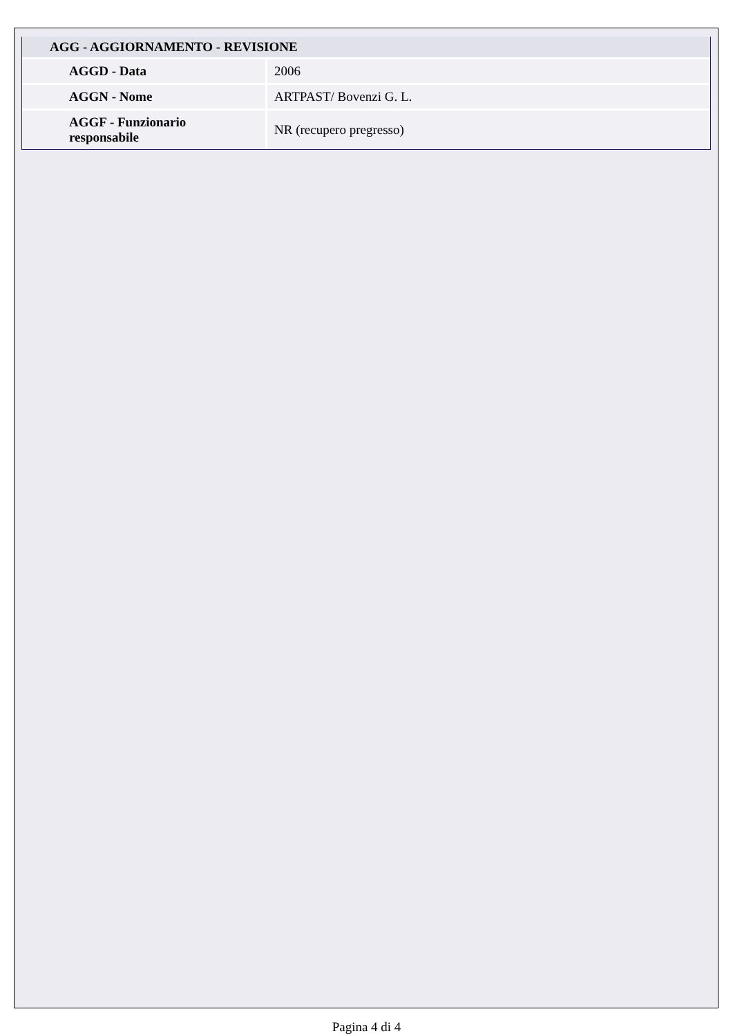| AGG - AGGIORNAMENTO - REVISIONE | |
| --- | --- |
| AGGD - Data | 2006 |
| AGGN - Nome | ARTPAST/ Bovenzi G. L. |
| AGGF - Funzionario responsabile | NR (recupero pregresso) |
Pagina 4 di 4